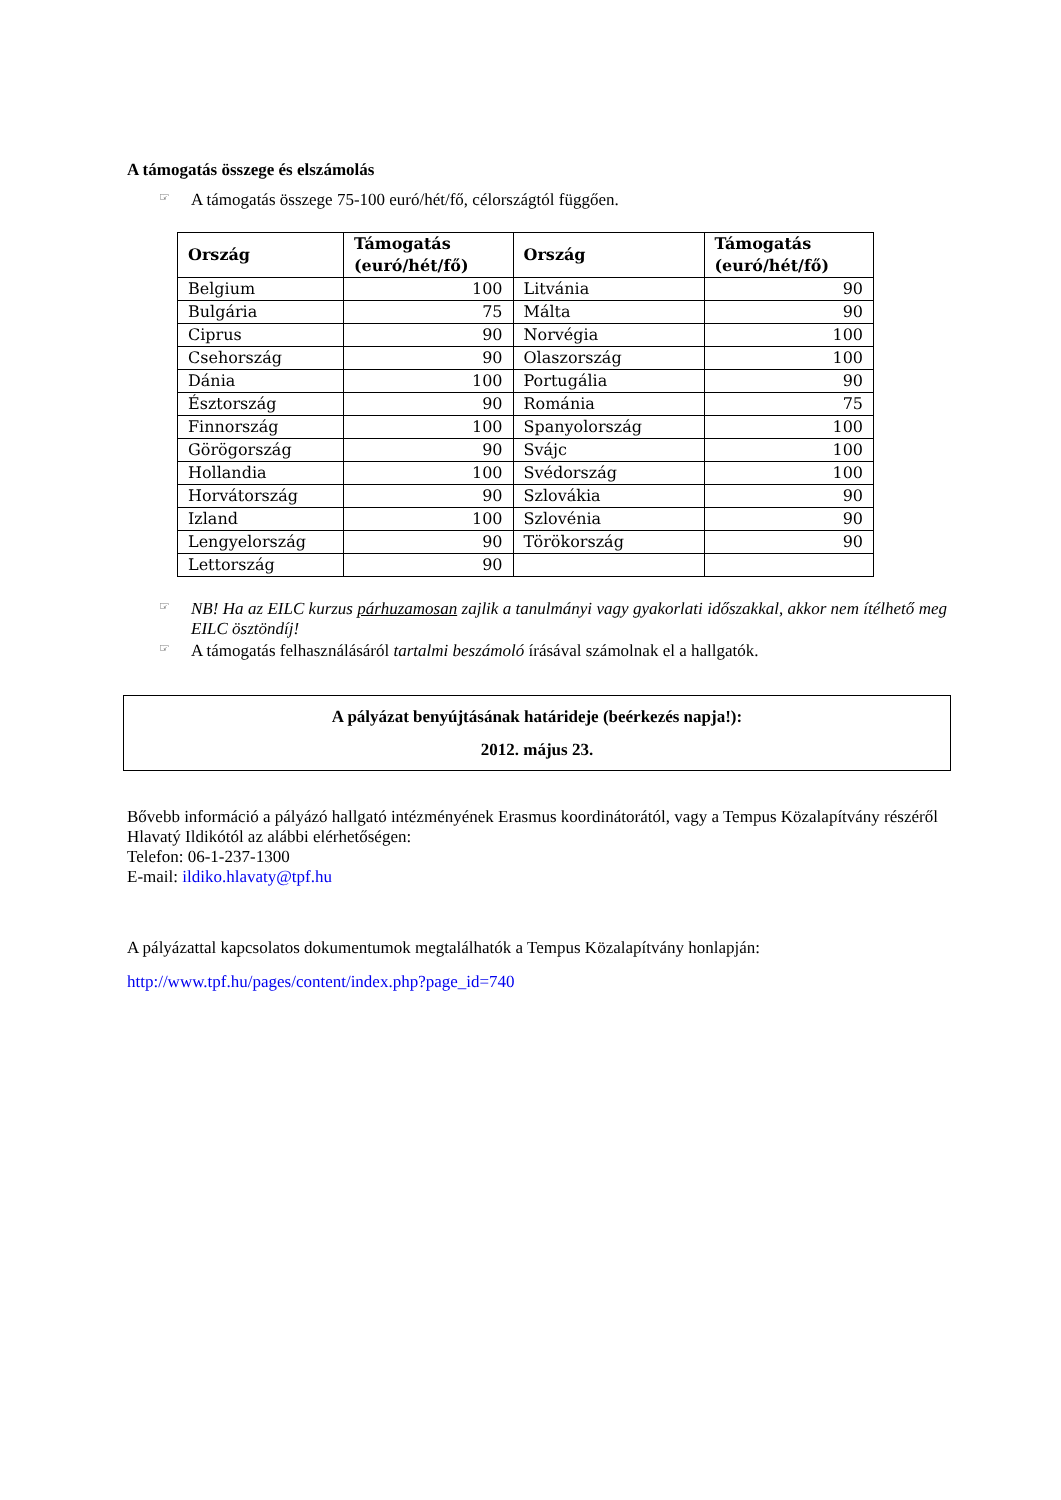A támogatás összege és elszámolás
☞ A támogatás összege 75-100 euró/hét/fő, célországtól függően.
| Ország | Támogatás (euró/hét/fő) | Ország | Támogatás (euró/hét/fő) |
| --- | --- | --- | --- |
| Belgium | 100 | Litvánia | 90 |
| Bulgária | 75 | Málta | 90 |
| Ciprus | 90 | Norvégia | 100 |
| Csehország | 90 | Olaszország | 100 |
| Dánia | 100 | Portugália | 90 |
| Észtország | 90 | Románia | 75 |
| Finnország | 100 | Spanyolország | 100 |
| Görögország | 90 | Svájc | 100 |
| Hollandia | 100 | Svédország | 100 |
| Horvátország | 90 | Szlovákia | 90 |
| Izland | 100 | Szlovénia | 90 |
| Lengyelország | 90 | Törökország | 90 |
| Lettország | 90 | | |
☞ NB! Ha az EILC kurzus párhuzamosan zajlik a tanulmányi vagy gyakorlati időszakkal, akkor nem ítélhető meg EILC ösztöndíj!
☞ A támogatás felhasználásáról tartalmi beszámoló írásával számolnak el a hallgatók.
A pályázat benyújtásának határideje (beérkezés napja!):
2012. május 23.
Bővebb információ a pályázó hallgató intézményének Erasmus koordinátorától, vagy a Tempus Közalapítvány részéről Hlavatý Ildikótól az alábbi elérhetőségen:
Telefon: 06-1-237-1300
E-mail: ildiko.hlavaty@tpf.hu
A pályázattal kapcsolatos dokumentumok megtalálhatók a Tempus Közalapítvány honlapján:
http://www.tpf.hu/pages/content/index.php?page_id=740